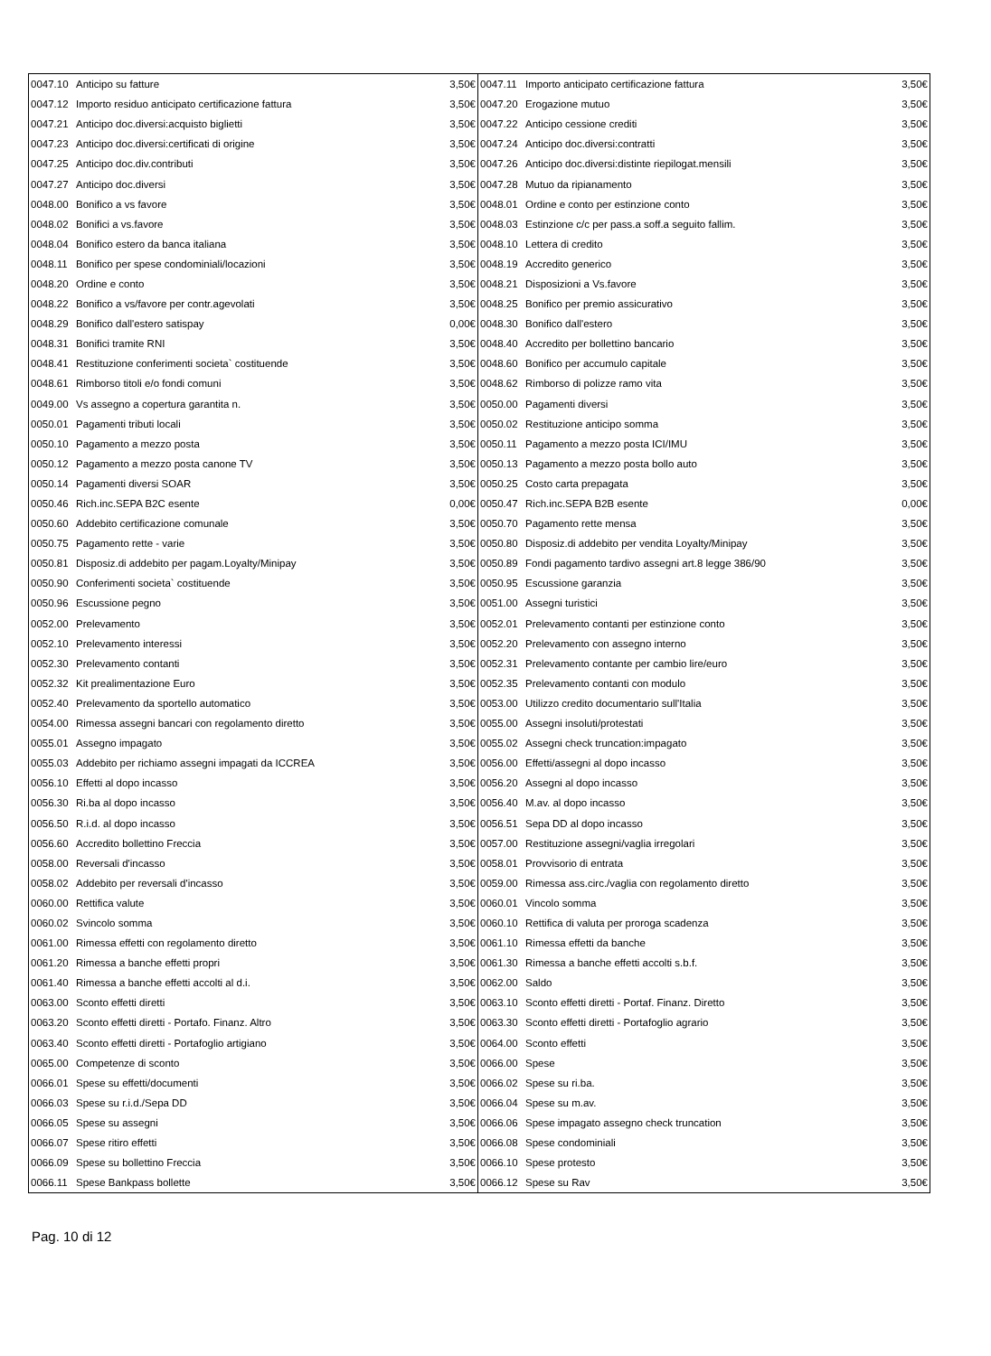| 0047.10 | Anticipo su fatture | 3,50€ | 0047.11 | Importo anticipato certificazione fattura | 3,50€ |
| 0047.12 | Importo residuo anticipato certificazione fattura | 3,50€ | 0047.20 | Erogazione mutuo | 3,50€ |
| 0047.21 | Anticipo doc.diversi:acquisto biglietti | 3,50€ | 0047.22 | Anticipo cessione crediti | 3,50€ |
| 0047.23 | Anticipo doc.diversi:certificati di origine | 3,50€ | 0047.24 | Anticipo doc.diversi:contratti | 3,50€ |
| 0047.25 | Anticipo doc.div.contributi | 3,50€ | 0047.26 | Anticipo doc.diversi:distinte riepilogat.mensili | 3,50€ |
| 0047.27 | Anticipo doc.diversi | 3,50€ | 0047.28 | Mutuo da ripianamento | 3,50€ |
| 0048.00 | Bonifico a vs favore | 3,50€ | 0048.01 | Ordine e conto per estinzione conto | 3,50€ |
| 0048.02 | Bonifici a vs.favore | 3,50€ | 0048.03 | Estinzione c/c per pass.a soff.a seguito fallim. | 3,50€ |
| 0048.04 | Bonifico estero da banca italiana | 3,50€ | 0048.10 | Lettera di credito | 3,50€ |
| 0048.11 | Bonifico per spese condominiali/locazioni | 3,50€ | 0048.19 | Accredito generico | 3,50€ |
| 0048.20 | Ordine e conto | 3,50€ | 0048.21 | Disposizioni a Vs.favore | 3,50€ |
| 0048.22 | Bonifico a vs/favore per contr.agevolati | 3,50€ | 0048.25 | Bonifico per premio assicurativo | 3,50€ |
| 0048.29 | Bonifico dall'estero satispay | 0,00€ | 0048.30 | Bonifico dall'estero | 3,50€ |
| 0048.31 | Bonifici tramite RNI | 3,50€ | 0048.40 | Accredito per bollettino bancario | 3,50€ |
| 0048.41 | Restituzione conferimenti societa` costituende | 3,50€ | 0048.60 | Bonifico per accumulo capitale | 3,50€ |
| 0048.61 | Rimborso titoli e/o fondi comuni | 3,50€ | 0048.62 | Rimborso di polizze ramo vita | 3,50€ |
| 0049.00 | Vs assegno a copertura garantita n. | 3,50€ | 0050.00 | Pagamenti diversi | 3,50€ |
| 0050.01 | Pagamenti tributi locali | 3,50€ | 0050.02 | Restituzione anticipo somma | 3,50€ |
| 0050.10 | Pagamento a mezzo posta | 3,50€ | 0050.11 | Pagamento a mezzo posta ICI/IMU | 3,50€ |
| 0050.12 | Pagamento a mezzo posta canone TV | 3,50€ | 0050.13 | Pagamento a mezzo posta bollo auto | 3,50€ |
| 0050.14 | Pagamenti diversi SOAR | 3,50€ | 0050.25 | Costo carta prepagata | 3,50€ |
| 0050.46 | Rich.inc.SEPA B2C esente | 0,00€ | 0050.47 | Rich.inc.SEPA B2B esente | 0,00€ |
| 0050.60 | Addebito certificazione comunale | 3,50€ | 0050.70 | Pagamento rette mensa | 3,50€ |
| 0050.75 | Pagamento rette - varie | 3,50€ | 0050.80 | Disposiz.di addebito per vendita Loyalty/Minipay | 3,50€ |
| 0050.81 | Disposiz.di addebito per pagam.Loyalty/Minipay | 3,50€ | 0050.89 | Fondi pagamento tardivo assegni art.8 legge 386/90 | 3,50€ |
| 0050.90 | Conferimenti societa` costituende | 3,50€ | 0050.95 | Escussione garanzia | 3,50€ |
| 0050.96 | Escussione pegno | 3,50€ | 0051.00 | Assegni turistici | 3,50€ |
| 0052.00 | Prelevamento | 3,50€ | 0052.01 | Prelevamento contanti per estinzione conto | 3,50€ |
| 0052.10 | Prelevamento interessi | 3,50€ | 0052.20 | Prelevamento con assegno interno | 3,50€ |
| 0052.30 | Prelevamento contanti | 3,50€ | 0052.31 | Prelevamento contante per cambio lire/euro | 3,50€ |
| 0052.32 | Kit prealimentazione Euro | 3,50€ | 0052.35 | Prelevamento contanti con modulo | 3,50€ |
| 0052.40 | Prelevamento da sportello automatico | 3,50€ | 0053.00 | Utilizzo credito documentario sull'Italia | 3,50€ |
| 0054.00 | Rimessa assegni bancari con regolamento diretto | 3,50€ | 0055.00 | Assegni insoluti/protestati | 3,50€ |
| 0055.01 | Assegno impagato | 3,50€ | 0055.02 | Assegni check truncation:impagato | 3,50€ |
| 0055.03 | Addebito per richiamo assegni impagati da ICCREA | 3,50€ | 0056.00 | Effetti/assegni al dopo incasso | 3,50€ |
| 0056.10 | Effetti al dopo incasso | 3,50€ | 0056.20 | Assegni al dopo incasso | 3,50€ |
| 0056.30 | Ri.ba al dopo incasso | 3,50€ | 0056.40 | M.av. al dopo incasso | 3,50€ |
| 0056.50 | R.i.d. al dopo incasso | 3,50€ | 0056.51 | Sepa DD al dopo incasso | 3,50€ |
| 0056.60 | Accredito bollettino Freccia | 3,50€ | 0057.00 | Restituzione assegni/vaglia irregolari | 3,50€ |
| 0058.00 | Reversali d'incasso | 3,50€ | 0058.01 | Provvisorio di entrata | 3,50€ |
| 0058.02 | Addebito per reversali d'incasso | 3,50€ | 0059.00 | Rimessa ass.circ./vaglia con regolamento diretto | 3,50€ |
| 0060.00 | Rettifica valute | 3,50€ | 0060.01 | Vincolo somma | 3,50€ |
| 0060.02 | Svincolo somma | 3,50€ | 0060.10 | Rettifica di valuta per proroga scadenza | 3,50€ |
| 0061.00 | Rimessa effetti con regolamento diretto | 3,50€ | 0061.10 | Rimessa effetti da banche | 3,50€ |
| 0061.20 | Rimessa a banche effetti propri | 3,50€ | 0061.30 | Rimessa a banche effetti accolti s.b.f. | 3,50€ |
| 0061.40 | Rimessa a banche effetti accolti al d.i. | 3,50€ | 0062.00 | Saldo | 3,50€ |
| 0063.00 | Sconto effetti diretti | 3,50€ | 0063.10 | Sconto effetti diretti - Portaf. Finanz. Diretto | 3,50€ |
| 0063.20 | Sconto effetti diretti - Portafo. Finanz. Altro | 3,50€ | 0063.30 | Sconto effetti diretti - Portafoglio agrario | 3,50€ |
| 0063.40 | Sconto effetti diretti - Portafoglio artigiano | 3,50€ | 0064.00 | Sconto effetti | 3,50€ |
| 0065.00 | Competenze di sconto | 3,50€ | 0066.00 | Spese | 3,50€ |
| 0066.01 | Spese su effetti/documenti | 3,50€ | 0066.02 | Spese su ri.ba. | 3,50€ |
| 0066.03 | Spese su r.i.d./Sepa DD | 3,50€ | 0066.04 | Spese su m.av. | 3,50€ |
| 0066.05 | Spese su assegni | 3,50€ | 0066.06 | Spese impagato assegno check truncation | 3,50€ |
| 0066.07 | Spese ritiro effetti | 3,50€ | 0066.08 | Spese condominiali | 3,50€ |
| 0066.09 | Spese su bollettino Freccia | 3,50€ | 0066.10 | Spese protesto | 3,50€ |
| 0066.11 | Spese Bankpass bollette | 3,50€ | 0066.12 | Spese su Rav | 3,50€ |
Pag. 10 di 12